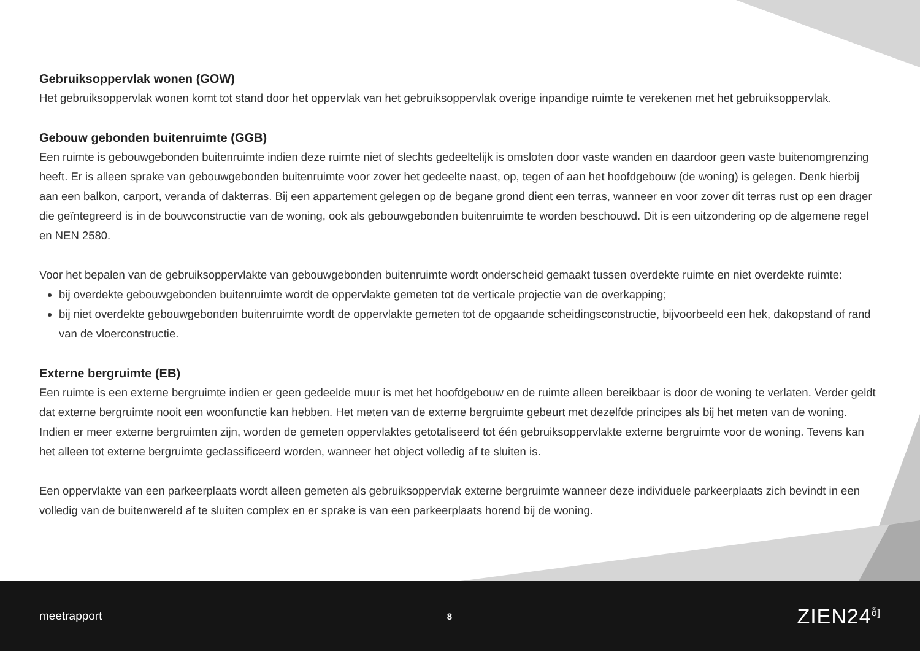Gebruiksoppervlak wonen (GOW)
Het gebruiksoppervlak wonen komt tot stand door het oppervlak van het gebruiksoppervlak overige inpandige ruimte te verekenen met het gebruiksoppervlak.
Gebouw gebonden buitenruimte (GGB)
Een ruimte is gebouwgebonden buitenruimte indien deze ruimte niet of slechts gedeeltelijk is omsloten door vaste wanden en daardoor geen vaste buitenomgrenzing heeft. Er is alleen sprake van gebouwgebonden buitenruimte voor zover het gedeelte naast, op, tegen of aan het hoofdgebouw (de woning) is gelegen. Denk hierbij aan een balkon, carport, veranda of dakterras. Bij een appartement gelegen op de begane grond dient een terras, wanneer en voor zover dit terras rust op een drager die geïntegreerd is in de bouwconstructie van de woning, ook als gebouwgebonden buitenruimte te worden beschouwd. Dit is een uitzondering op de algemene regel en NEN 2580.
Voor het bepalen van de gebruiksoppervlakte van gebouwgebonden buitenruimte wordt onderscheid gemaakt tussen overdekte ruimte en niet overdekte ruimte:
bij overdekte gebouwgebonden buitenruimte wordt de oppervlakte gemeten tot de verticale projectie van de overkapping;
bij niet overdekte gebouwgebonden buitenruimte wordt de oppervlakte gemeten tot de opgaande scheidingsconstructie, bijvoorbeeld een hek, dakopstand of rand van de vloerconstructie.
Externe bergruimte (EB)
Een ruimte is een externe bergruimte indien er geen gedeelde muur is met het hoofdgebouw en de ruimte alleen bereikbaar is door de woning te verlaten. Verder geldt dat externe bergruimte nooit een woonfunctie kan hebben. Het meten van de externe bergruimte gebeurt met dezelfde principes als bij het meten van de woning. Indien er meer externe bergruimten zijn, worden de gemeten oppervlaktes getotaliseerd tot één gebruiksoppervlakte externe bergruimte voor de woning. Tevens kan het alleen tot externe bergruimte geclassificeerd worden, wanneer het object volledig af te sluiten is.
Een oppervlakte van een parkeerplaats wordt alleen gemeten als gebruiksoppervlak externe bergruimte wanneer deze individuele parkeerplaats zich bevindt in een volledig van de buitenwereld af te sluiten complex en er sprake is van een parkeerplaats horend bij de woning.
meetrapport 8 ZIEN24<sup>ỗ]</sup>